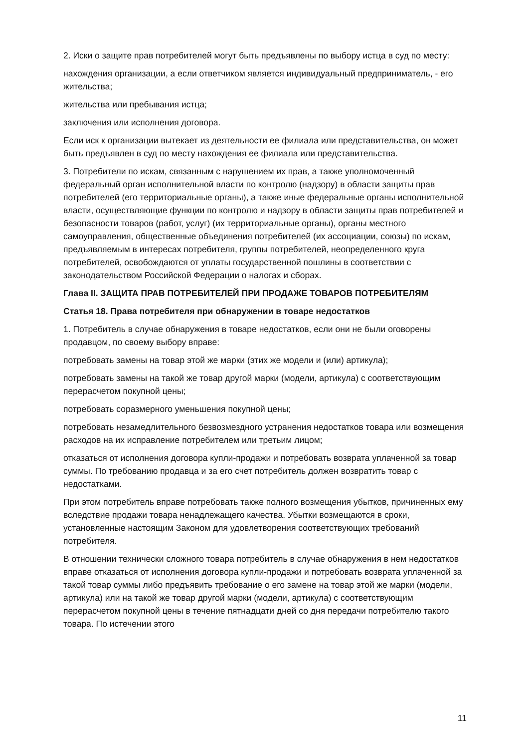2. Иски о защите прав потребителей могут быть предъявлены по выбору истца в суд по месту:
нахождения организации, а если ответчиком является индивидуальный предприниматель, - его жительства;
жительства или пребывания истца;
заключения или исполнения договора.
Если иск к организации вытекает из деятельности ее филиала или представительства, он может быть предъявлен в суд по месту нахождения ее филиала или представительства.
3. Потребители по искам, связанным с нарушением их прав, а также уполномоченный федеральный орган исполнительной власти по контролю (надзору) в области защиты прав потребителей (его территориальные органы), а также иные федеральные органы исполнительной власти, осуществляющие функции по контролю и надзору в области защиты прав потребителей и безопасности товаров (работ, услуг) (их территориальные органы), органы местного самоуправления, общественные объединения потребителей (их ассоциации, союзы) по искам, предъявляемым в интересах потребителя, группы потребителей, неопределенного круга потребителей, освобождаются от уплаты государственной пошлины в соответствии с законодательством Российской Федерации о налогах и сборах.
Глава II. ЗАЩИТА ПРАВ ПОТРЕБИТЕЛЕЙ ПРИ ПРОДАЖЕ ТОВАРОВ ПОТРЕБИТЕЛЯМ
Статья 18. Права потребителя при обнаружении в товаре недостатков
1. Потребитель в случае обнаружения в товаре недостатков, если они не были оговорены продавцом, по своему выбору вправе:
потребовать замены на товар этой же марки (этих же модели и (или) артикула);
потребовать замены на такой же товар другой марки (модели, артикула) с соответствующим перерасчетом покупной цены;
потребовать соразмерного уменьшения покупной цены;
потребовать незамедлительного безвозмездного устранения недостатков товара или возмещения расходов на их исправление потребителем или третьим лицом;
отказаться от исполнения договора купли-продажи и потребовать возврата уплаченной за товар суммы. По требованию продавца и за его счет потребитель должен возвратить товар с недостатками.
При этом потребитель вправе потребовать также полного возмещения убытков, причиненных ему вследствие продажи товара ненадлежащего качества. Убытки возмещаются в сроки, установленные настоящим Законом для удовлетворения соответствующих требований потребителя.
В отношении технически сложного товара потребитель в случае обнаружения в нем недостатков вправе отказаться от исполнения договора купли-продажи и потребовать возврата уплаченной за такой товар суммы либо предъявить требование о его замене на товар этой же марки (модели, артикула) или на такой же товар другой марки (модели, артикула) с соответствующим перерасчетом покупной цены в течение пятнадцати дней со дня передачи потребителю такого товара. По истечении этого
11